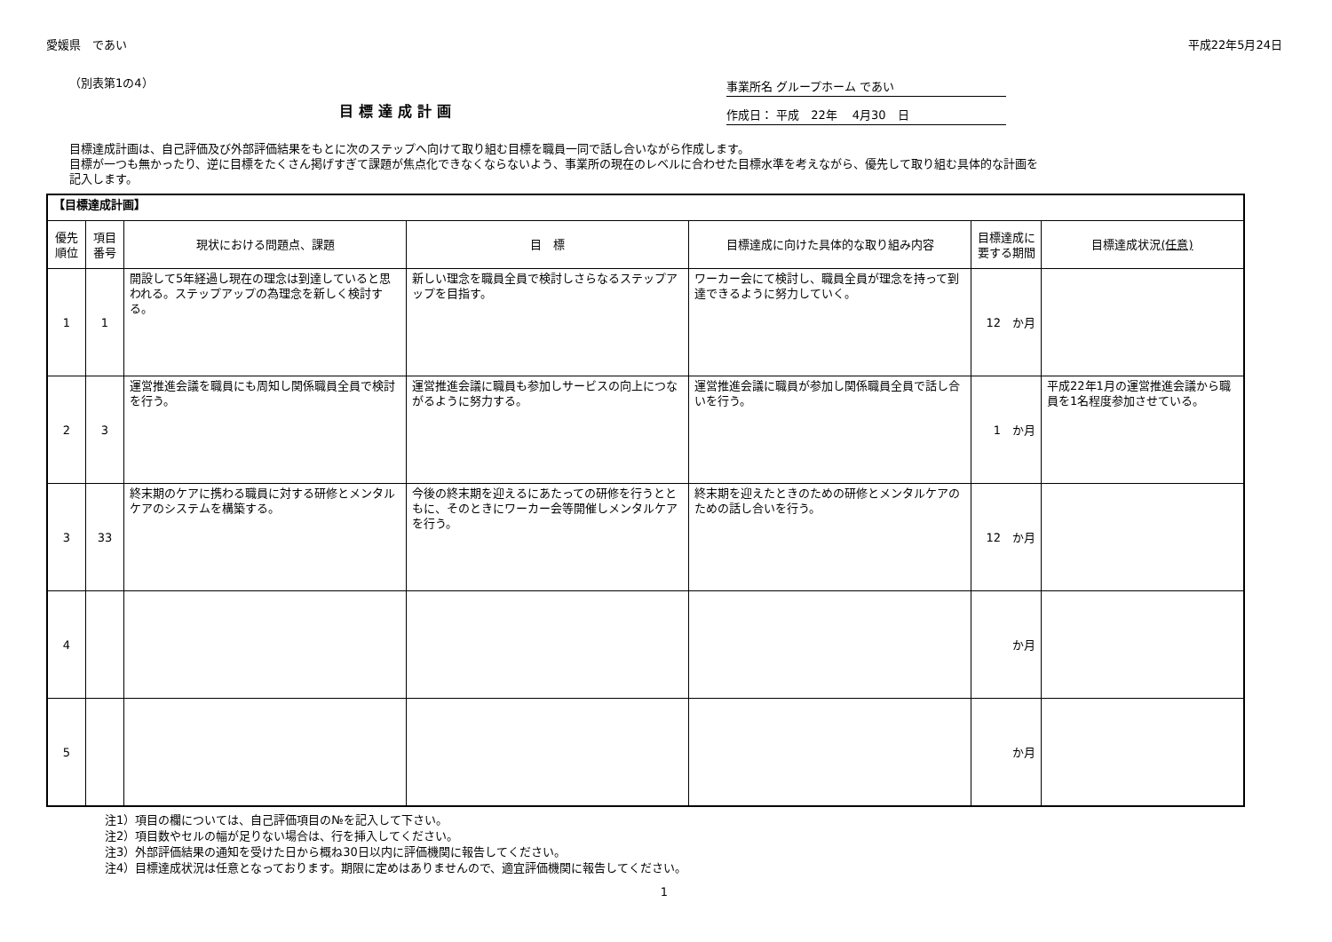愛媛県　であい 平成22年5月24日
（別表第1の4）
目標達成計画
事業所名 グループホーム であい
作成日： 平成　22年　 4月30　日
目標達成計画は、自己評価及び外部評価結果をもとに次のステップへ向けて取り組む目標を職員一同で話し合いながら作成します。
目標が一つも無かったり、逆に目標をたくさん掲げすぎて課題が焦点化できなくならないよう、事業所の現在のレベルに合わせた目標水準を考えながら、優先して取り組む具体的な計画を記入します。
| 【目標達成計画】 | | | | | | |
| 優先順位 | 項目番号 | 現状における問題点、課題 | 目 標 | 目標達成に向けた具体的な取り組み内容 | 目標達成に要する期間 | 目標達成状況 (任意) |
| 1 | 1 | 開設して5年経過し現在の理念は到達していると思われる。ステップアップの為理念を新しく検討する。 | 新しい理念を職員全員で検討しさらなるステップアップを目指す。 | ワーカー会にて検討し、職員全員が理念を持って到達できるように努力していく。 | 12 か月 | |
| 2 | 3 | 運営推進会議を職員にも周知し関係職員全員で検討を行う。 | 運営推進会議に職員も参加しサービスの向上につながるように努力する。 | 運営推進会議に職員が参加し関係職員全員で話し合いを行う。 | 1 か月 | 平成22年1月の運営推進会議から職員を1名程度参加させている。 |
| 3 | 33 | 終末期のケアに携わる職員に対する研修とメンタルケアのシステムを構築する。 | 今後の終末期を迎えるにあたっての研修を行うとともに、そのときにワーカー会等開催しメンタルケアを行う。 | 終末期を迎えたときのための研修とメンタルケアのための話し合いを行う。 | 12 か月 | |
| 4 | | | | | か月 | |
| 5 | | | | | か月 | |
注1）項目の欄については、自己評価項目の№を記入して下さい。
注2）項目数やセルの幅が足りない場合は、行を挿入してください。
注3）外部評価結果の通知を受けた日から概ね30日以内に評価機関に報告してください。
注4）目標達成状況は任意となっております。期限に定めはありませんので、適宜評価機関に報告してください。
1